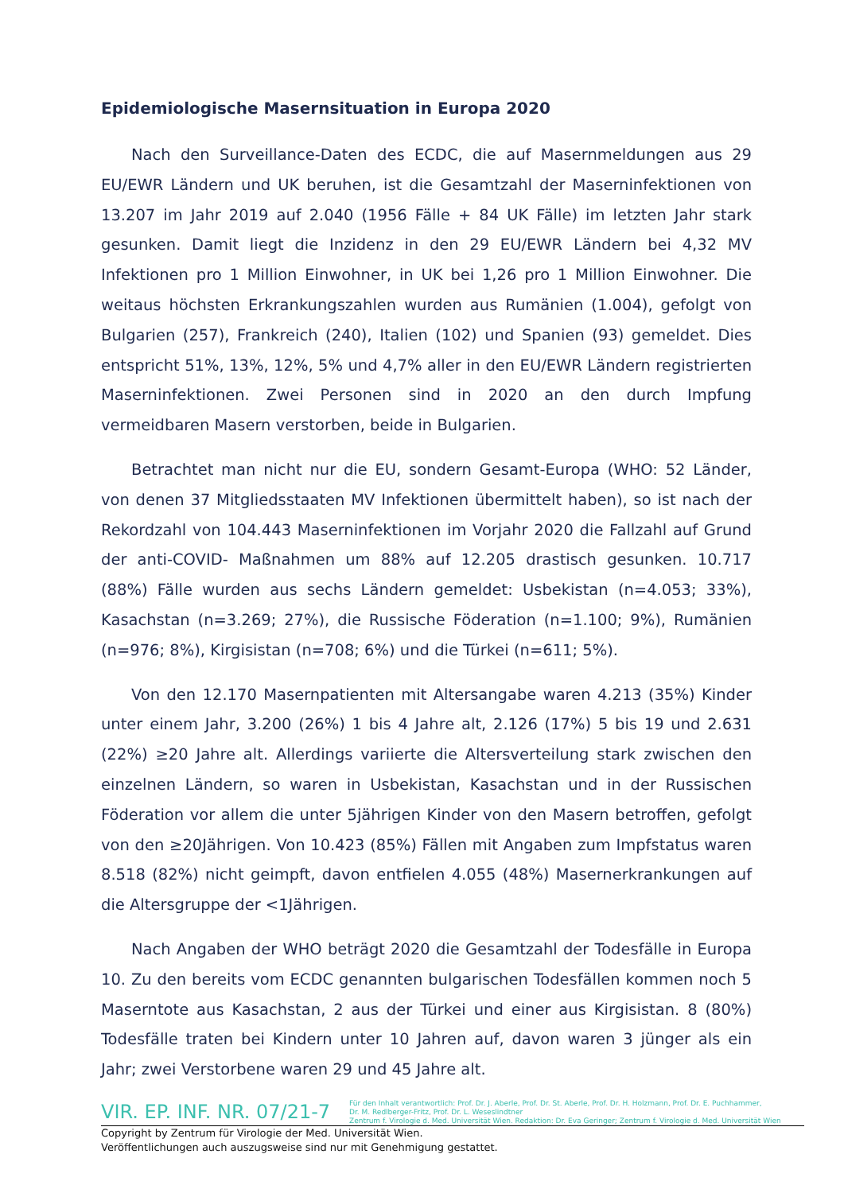Epidemiologische Masernsituation in Europa 2020
Nach den Surveillance-Daten des ECDC, die auf Masernmeldungen aus 29 EU/EWR Ländern und UK beruhen, ist die Gesamtzahl der Maserninfektionen von 13.207 im Jahr 2019 auf 2.040 (1956 Fälle + 84 UK Fälle) im letzten Jahr stark gesunken. Damit liegt die Inzidenz in den 29 EU/EWR Ländern bei 4,32 MV Infektionen pro 1 Million Einwohner, in UK bei 1,26 pro 1 Million Einwohner. Die weitaus höchsten Erkrankungszahlen wurden aus Rumänien (1.004), gefolgt von Bulgarien (257), Frankreich (240), Italien (102) und Spanien (93) gemeldet. Dies entspricht 51%, 13%, 12%, 5% und 4,7% aller in den EU/EWR Ländern registrierten Maserninfektionen. Zwei Personen sind in 2020 an den durch Impfung vermeidbaren Masern verstorben, beide in Bulgarien.
Betrachtet man nicht nur die EU, sondern Gesamt-Europa (WHO: 52 Länder, von denen 37 Mitgliedsstaaten MV Infektionen übermittelt haben), so ist nach der Rekordzahl von 104.443 Maserninfektionen im Vorjahr 2020 die Fallzahl auf Grund der anti-COVID- Maßnahmen um 88% auf 12.205 drastisch gesunken. 10.717 (88%) Fälle wurden aus sechs Ländern gemeldet: Usbekistan (n=4.053; 33%), Kasachstan (n=3.269; 27%), die Russische Föderation (n=1.100; 9%), Rumänien (n=976; 8%), Kirgisistan (n=708; 6%) und die Türkei (n=611; 5%).
Von den 12.170 Masernpatienten mit Altersangabe waren 4.213 (35%) Kinder unter einem Jahr, 3.200 (26%) 1 bis 4 Jahre alt, 2.126 (17%) 5 bis 19 und 2.631 (22%) ≥20 Jahre alt. Allerdings variierte die Altersverteilung stark zwischen den einzelnen Ländern, so waren in Usbekistan, Kasachstan und in der Russischen Föderation vor allem die unter 5jährigen Kinder von den Masern betroffen, gefolgt von den ≥20Jährigen. Von 10.423 (85%) Fällen mit Angaben zum Impfstatus waren 8.518 (82%) nicht geimpft, davon entfielen 4.055 (48%) Masernerkrankungen auf die Altersgruppe der <1Jährigen.
Nach Angaben der WHO beträgt 2020 die Gesamtzahl der Todesfälle in Europa 10. Zu den bereits vom ECDC genannten bulgarischen Todesfällen kommen noch 5 Maserntote aus Kasachstan, 2 aus der Türkei und einer aus Kirgisistan. 8 (80%) Todesfälle traten bei Kindern unter 10 Jahren auf, davon waren 3 jünger als ein Jahr; zwei Verstorbene waren 29 und 45 Jahre alt.
VIR. EP. INF. NR. 07/21-7
Für den Inhalt verantwortlich: Prof. Dr. J. Aberle, Prof. Dr. St. Aberle, Prof. Dr. H. Holzmann, Prof. Dr. E. Puchhammer,
Dr. M. Redlberger-Fritz, Prof. Dr. L. Weseslindtner
Zentrum f. Virologie d. Med. Universität Wien. Redaktion: Dr. Eva Geringer; Zentrum f. Virologie d. Med. Universität Wien
Copyright by Zentrum für Virologie der Med. Universität Wien.
Veröffentlichungen auch auszugsweise sind nur mit Genehmigung gestattet.